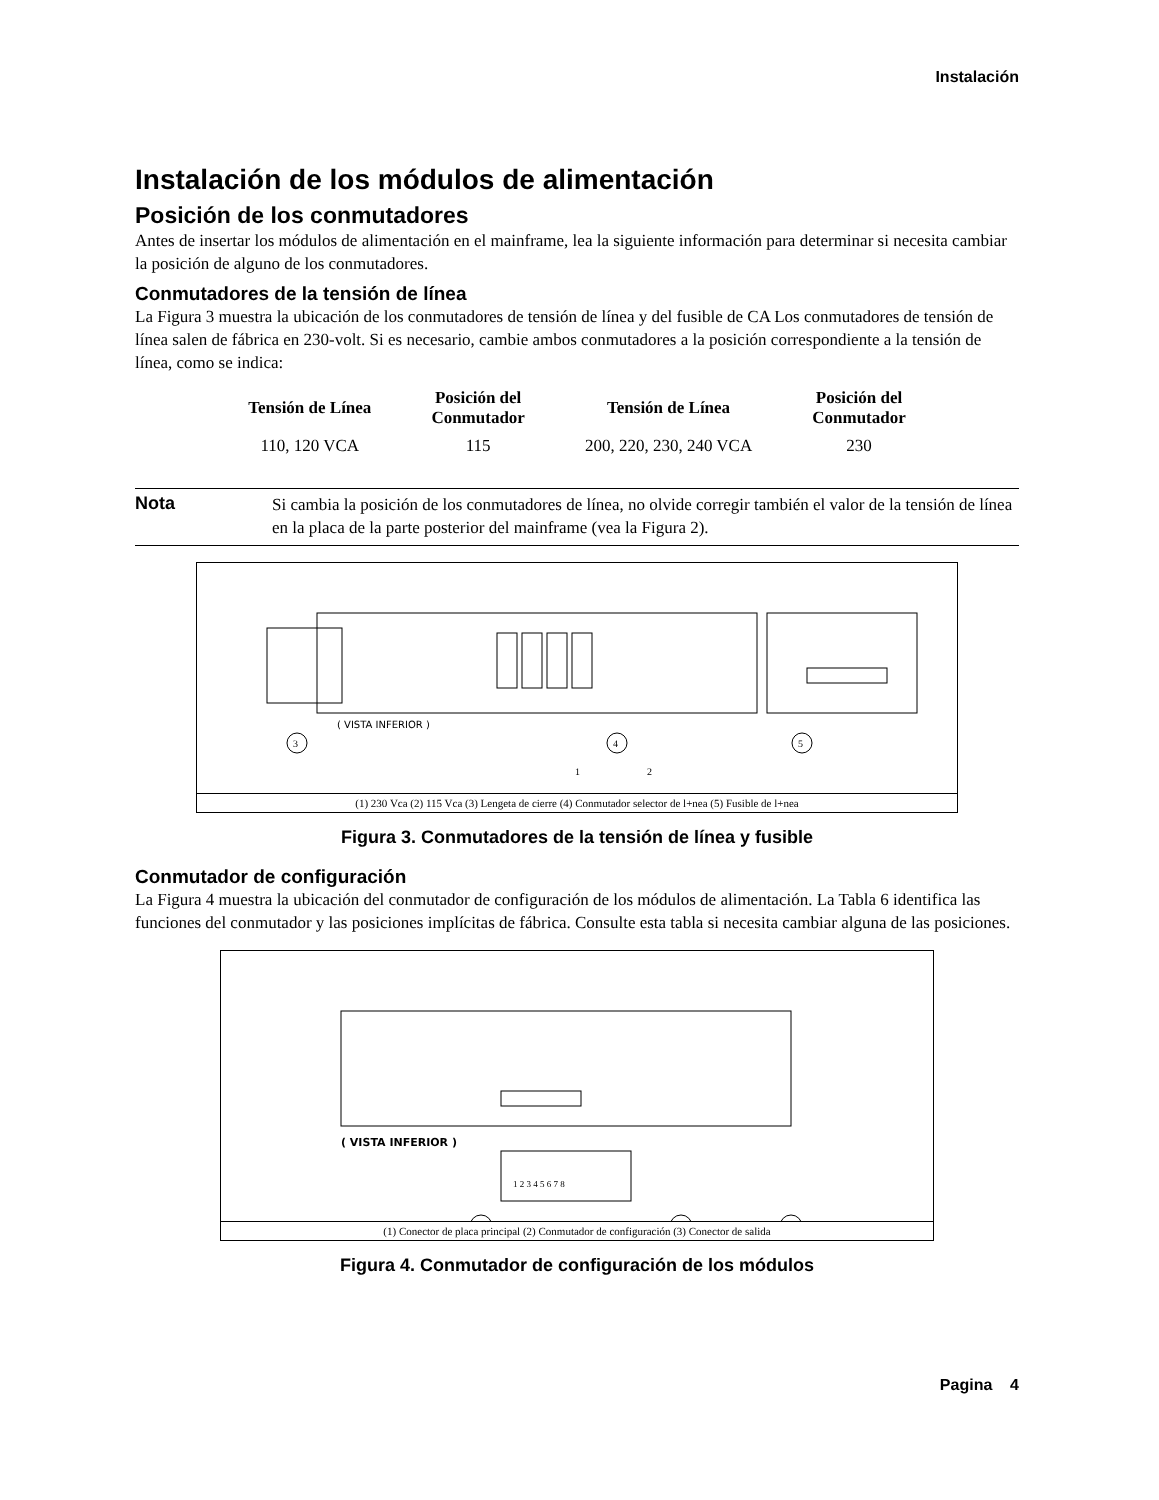Instalación
Instalación de los módulos de alimentación
Posición de los conmutadores
Antes de insertar los módulos de alimentación en el mainframe, lea la siguiente información para determinar si necesita cambiar la posición de alguno de los conmutadores.
Conmutadores de la tensión de línea
La Figura 3 muestra la ubicación de los conmutadores de tensión de línea y del fusible de CA Los conmutadores de tensión de línea salen de fábrica en 230-volt. Si es necesario, cambie ambos conmutadores a la posición correspondiente a la tensión de línea, como se indica:
| Tensión de Línea | Posición del Conmutador | Tensión de Línea | Posición del Conmutador |
| --- | --- | --- | --- |
| 110, 120 VCA | 115 | 200, 220, 230, 240 VCA | 230 |
Nota
Si cambia la posición de los conmutadores de línea, no olvide corregir también el valor de la tensión de línea en la placa de la parte posterior del mainframe (vea la Figura 2).
( VISTA INFERIOR )
3
4
5
1
2
(1) 230 Vca (2) 115 Vca (3) Lengeta de cierre (4) Conmutador selector de l+nea (5) Fusible de l+nea
Figura 3. Conmutadores de la tensión de línea y fusible
Conmutador de configuración
La Figura 4 muestra la ubicación del conmutador de configuración de los módulos de alimentación. La Tabla 6 identifica las funciones del conmutador y las posiciones implícitas de fábrica. Consulte esta tabla si necesita cambiar alguna de las posiciones.
( VISTA INFERIOR )
1 2 3 4 5 6 7 8
(1) Conector de placa principal (2) Conmutador de configuración (3) Conector de salida
Figura 4. Conmutador de configuración de los módulos
Pagina 4